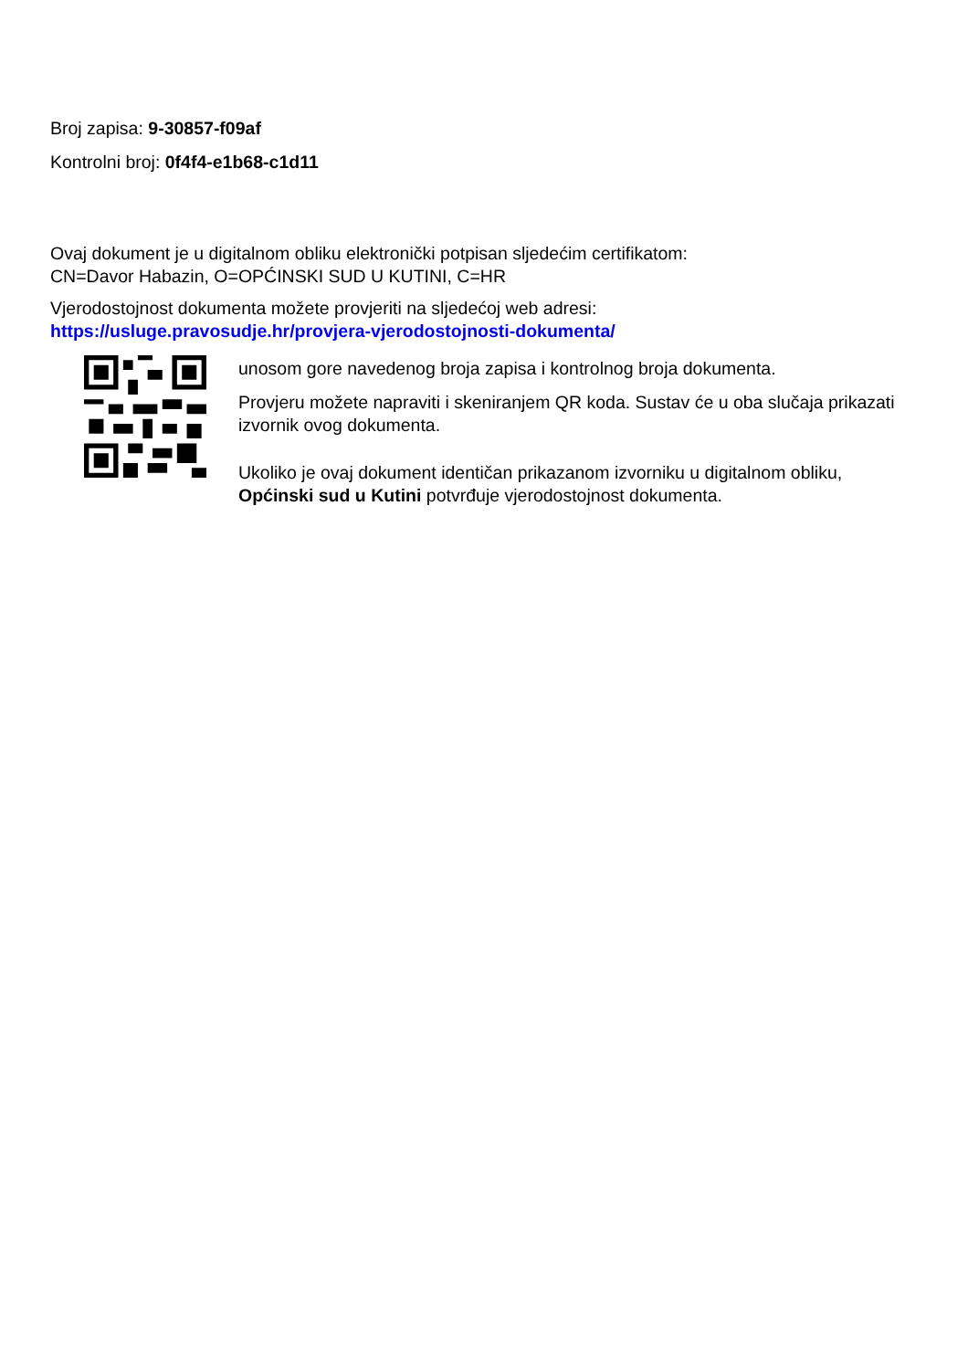Broj zapisa: 9-30857-f09af
Kontrolni broj: 0f4f4-e1b68-c1d11
Ovaj dokument je u digitalnom obliku elektronički potpisan sljedećim certifikatom:
CN=Davor Habazin, O=OPĆINSKI SUD U KUTINI, C=HR
Vjerodostojnost dokumenta možete provjeriti na sljedećoj web adresi:
https://usluge.pravosudje.hr/provjera-vjerodostojnosti-dokumenta/
unosom gore navedenog broja zapisa i kontrolnog broja dokumenta.
Provjeru možete napraviti i skeniranjem QR koda. Sustav će u oba slučaja prikazati izvornik ovog dokumenta.
Ukoliko je ovaj dokument identičan prikazanom izvorniku u digitalnom obliku, Općinski sud u Kutini potvrđuje vjerodostojnost dokumenta.